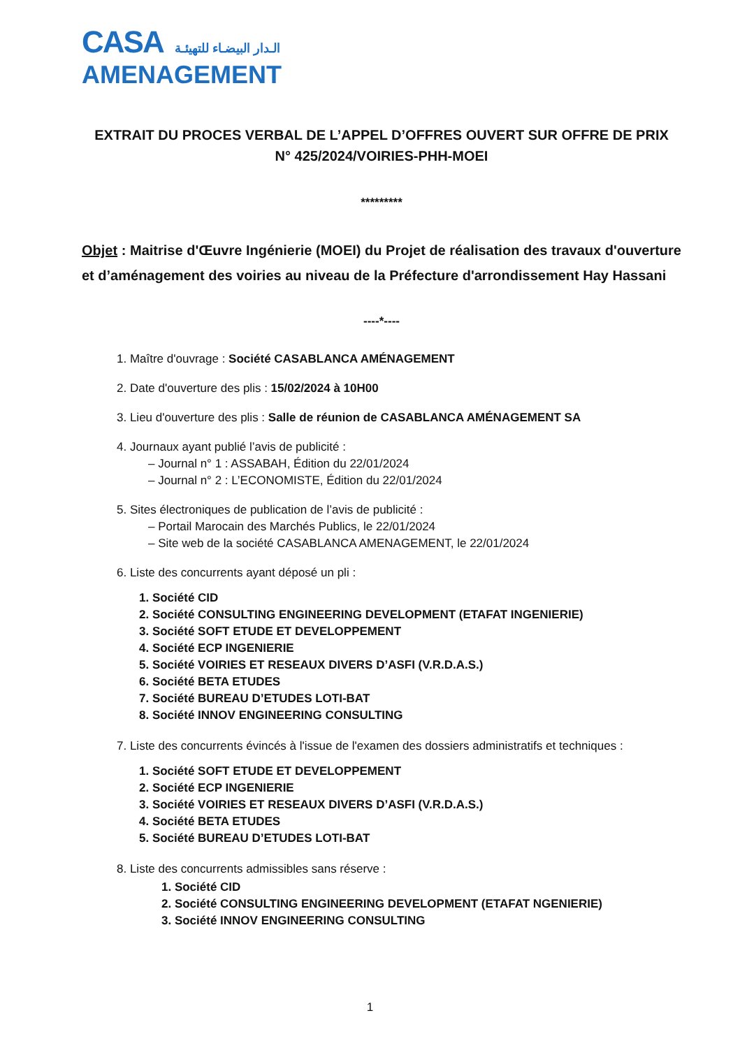CASA الـدار البيضـاء للتهيئـة
AMENAGEMENT
EXTRAIT DU PROCES VERBAL DE L’APPEL D’OFFRES OUVERT SUR OFFRE DE PRIX
N° 425/2024/VOIRIES-PHH-MOEI
*********
Objet : Maitrise d'Œuvre Ingénierie (MOEI) du Projet de réalisation des travaux d'ouverture et d’aménagement des voiries au niveau de la Préfecture d'arrondissement Hay Hassani
----*----
1. Maître d'ouvrage : Société CASABLANCA AMÉNAGEMENT
2. Date d'ouverture des plis : 15/02/2024 à 10H00
3. Lieu d'ouverture des plis : Salle de réunion de CASABLANCA AMÉNAGEMENT SA
4. Journaux ayant publié l’avis de publicité :
– Journal n° 1 : ASSABAH, Édition du 22/01/2024
– Journal n° 2 : L’ECONOMISTE, Édition du 22/01/2024
5. Sites électroniques de publication de l’avis de publicité :
– Portail Marocain des Marchés Publics, le 22/01/2024
– Site web de la société CASABLANCA AMENAGEMENT, le 22/01/2024
6. Liste des concurrents ayant déposé un pli :
1. Société CID
2. Société CONSULTING ENGINEERING DEVELOPMENT (ETAFAT INGENIERIE)
3. Société SOFT ETUDE ET DEVELOPPEMENT
4. Société ECP INGENIERIE
5. Société VOIRIES ET RESEAUX DIVERS D’ASFI (V.R.D.A.S.)
6. Société BETA ETUDES
7. Société BUREAU D’ETUDES LOTI-BAT
8. Société INNOV ENGINEERING CONSULTING
7. Liste des concurrents évincés à l'issue de l'examen des dossiers administratifs et techniques :
1. Société SOFT ETUDE ET DEVELOPPEMENT
2. Société ECP INGENIERIE
3. Société VOIRIES ET RESEAUX DIVERS D’ASFI (V.R.D.A.S.)
4. Société BETA ETUDES
5. Société BUREAU D’ETUDES LOTI-BAT
8. Liste des concurrents admissibles sans réserve :
1. Société CID
2. Société CONSULTING ENGINEERING DEVELOPMENT (ETAFAT NGENIERIE)
3. Société INNOV ENGINEERING CONSULTING
1